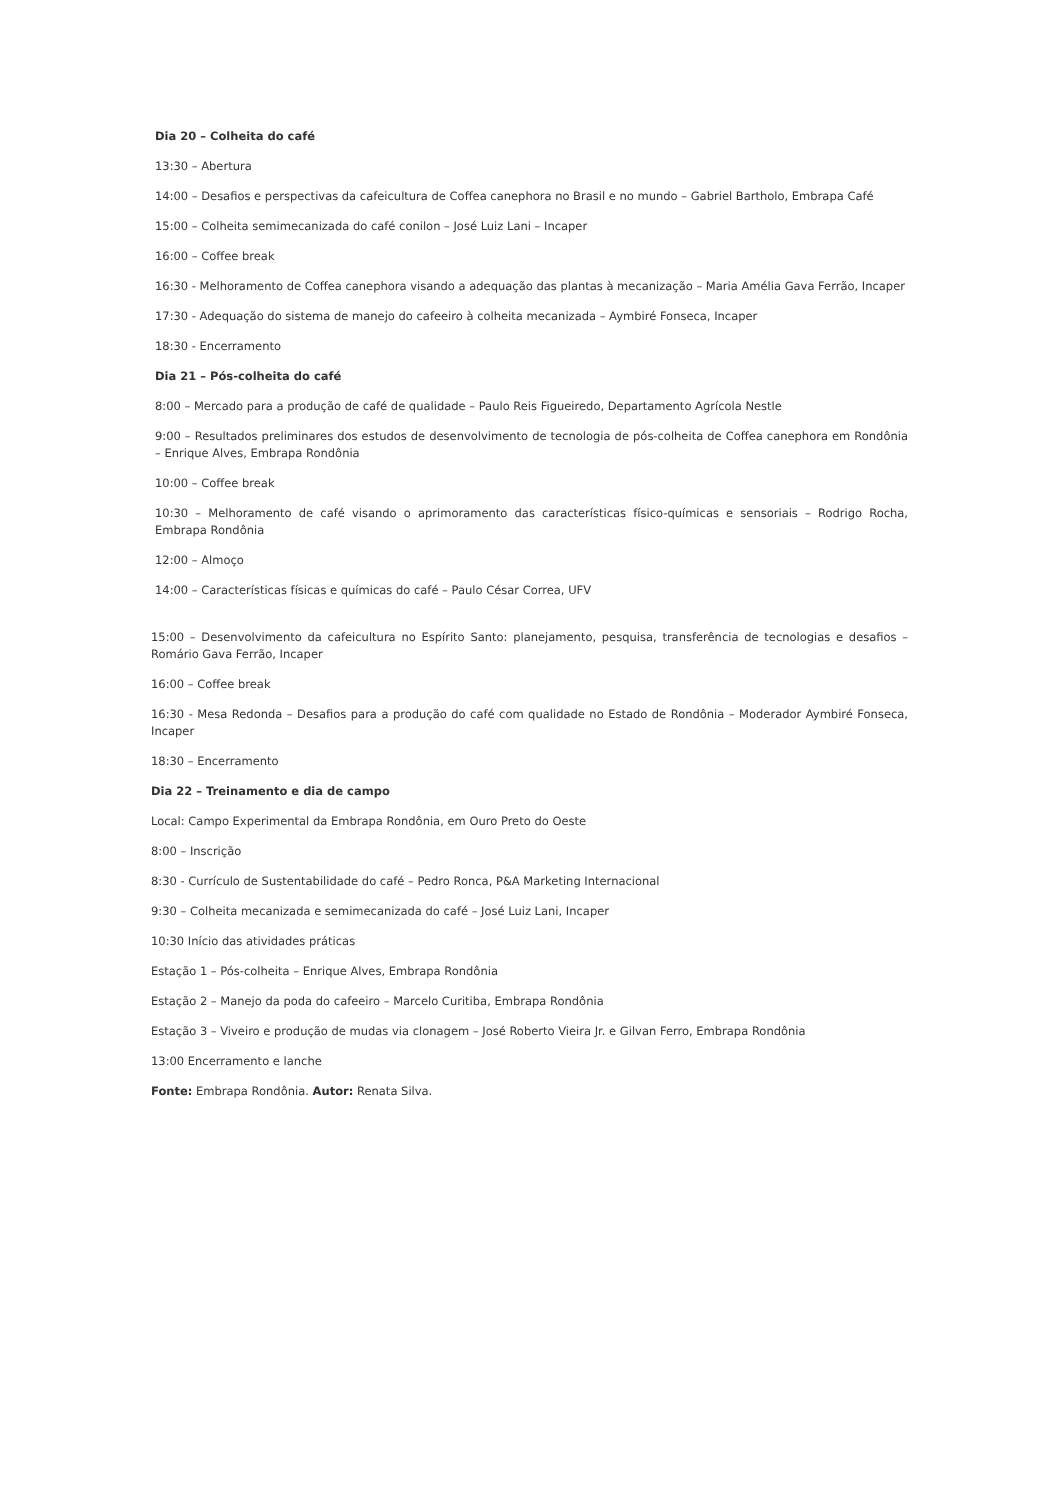Dia 20 – Colheita do café
13:30 – Abertura
14:00 – Desafios e perspectivas da cafeicultura de Coffea canephora no Brasil e no mundo – Gabriel Bartholo, Embrapa Café
15:00 – Colheita semimecanizada do café conilon – José Luiz Lani – Incaper
16:00 – Coffee break
16:30 - Melhoramento de Coffea canephora visando a adequação das plantas à mecanização – Maria Amélia Gava Ferrão, Incaper
17:30 - Adequação do sistema de manejo do cafeeiro à colheita mecanizada – Aymbiré Fonseca, Incaper
18:30 - Encerramento
Dia 21 – Pós-colheita do café
8:00 – Mercado para a produção de café de qualidade – Paulo Reis Figueiredo, Departamento Agrícola Nestle
9:00 – Resultados preliminares dos estudos de desenvolvimento de tecnologia de pós-colheita de Coffea canephora em Rondônia – Enrique Alves, Embrapa Rondônia
10:00 – Coffee break
10:30 – Melhoramento de café visando o aprimoramento das características físico-químicas e sensoriais – Rodrigo Rocha, Embrapa Rondônia
12:00 – Almoço
14:00 – Características físicas e químicas do café – Paulo César Correa, UFV
15:00 – Desenvolvimento da cafeicultura no Espírito Santo: planejamento, pesquisa, transferência de tecnologias e desafios – Romário Gava Ferrão, Incaper
16:00 – Coffee break
16:30 - Mesa Redonda – Desafios para a produção do café com qualidade no Estado de Rondônia – Moderador Aymbiré Fonseca, Incaper
18:30 – Encerramento
Dia 22 – Treinamento e dia de campo
Local: Campo Experimental da Embrapa Rondônia, em Ouro Preto do Oeste
8:00 – Inscrição
8:30 - Currículo de Sustentabilidade do café – Pedro Ronca, P&A Marketing Internacional
9:30 – Colheita mecanizada e semimecanizada do café – José Luiz Lani, Incaper
10:30 Início das atividades práticas
Estação 1 – Pós-colheita – Enrique Alves, Embrapa Rondônia
Estação 2 – Manejo da poda do cafeeiro – Marcelo Curitiba, Embrapa Rondônia
Estação 3 – Viveiro e produção de mudas via clonagem – José Roberto Vieira Jr. e Gilvan Ferro, Embrapa Rondônia
13:00 Encerramento e lanche
Fonte: Embrapa Rondônia. Autor: Renata Silva.